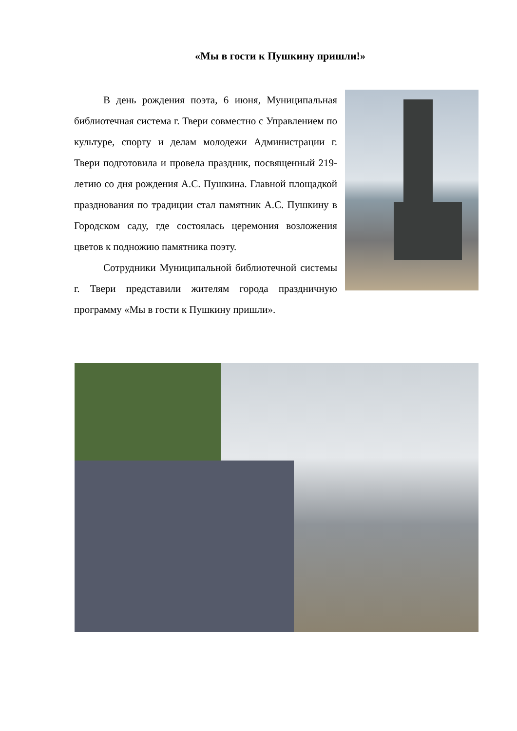«Мы в гости к Пушкину пришли!»
В день рождения поэта, 6 июня, Муниципальная библиотечная система г. Твери совместно с Управлением по культуре, спорту и делам молодежи Администрации г. Твери подготовила и провела праздник, посвященный 219- летию со дня рождения А.С. Пушкина. Главной площадкой празднования по традиции стал памятник А.С. Пушкину в Городском саду, где состоялась церемония возложения цветов к подножию памятника поэту.
Сотрудники Муниципальной библиотечной системы г. Твери представили жителям города праздничную программу «Мы в гости к Пушкину пришли».